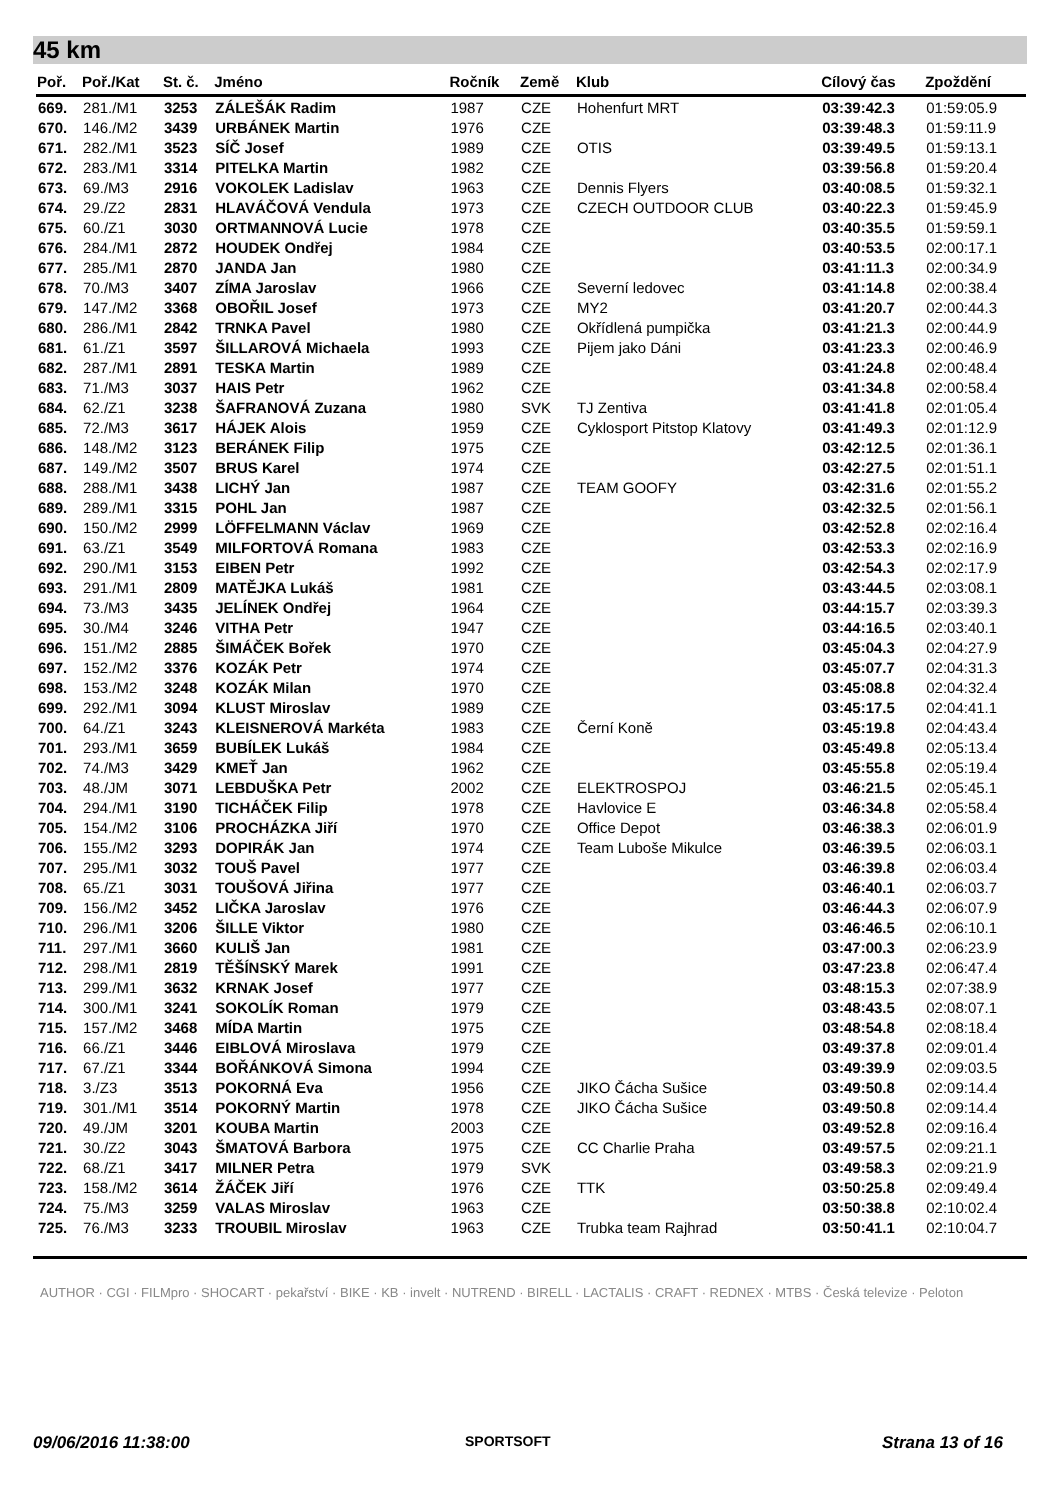45 km
| Poř. | Poř./Kat | St. č. | Jméno | Ročník | Země | Klub | Cílový čas | Zpoždění |
| --- | --- | --- | --- | --- | --- | --- | --- | --- |
| 669. | 281./M1 | 3253 | ZÁLEŠÁK Radim | 1987 | CZE | Hohenfurt MRT | 03:39:42.3 | 01:59:05.9 |
| 670. | 146./M2 | 3439 | URBÁNEK Martin | 1976 | CZE | | 03:39:48.3 | 01:59:11.9 |
| 671. | 282./M1 | 3523 | SÍČ Josef | 1989 | CZE | OTIS | 03:39:49.5 | 01:59:13.1 |
| 672. | 283./M1 | 3314 | PITELKA Martin | 1982 | CZE | | 03:39:56.8 | 01:59:20.4 |
| 673. | 69./M3 | 2916 | VOKOLEK Ladislav | 1963 | CZE | Dennis Flyers | 03:40:08.5 | 01:59:32.1 |
| 674. | 29./Z2 | 2831 | HLAVÁČOVÁ Vendula | 1973 | CZE | CZECH OUTDOOR CLUB | 03:40:22.3 | 01:59:45.9 |
| 675. | 60./Z1 | 3030 | ORTMANNOVÁ Lucie | 1978 | CZE | | 03:40:35.5 | 01:59:59.1 |
| 676. | 284./M1 | 2872 | HOUDEK Ondřej | 1984 | CZE | | 03:40:53.5 | 02:00:17.1 |
| 677. | 285./M1 | 2870 | JANDA Jan | 1980 | CZE | | 03:41:11.3 | 02:00:34.9 |
| 678. | 70./M3 | 3407 | ZÍMA Jaroslav | 1966 | CZE | Severní ledovec | 03:41:14.8 | 02:00:38.4 |
| 679. | 147./M2 | 3368 | OBOŘIL Josef | 1973 | CZE | MY2 | 03:41:20.7 | 02:00:44.3 |
| 680. | 286./M1 | 2842 | TRNKA Pavel | 1980 | CZE | Okřídlená pumpička | 03:41:21.3 | 02:00:44.9 |
| 681. | 61./Z1 | 3597 | ŠILLAROVÁ Michaela | 1993 | CZE | Pijem jako Dáni | 03:41:23.3 | 02:00:46.9 |
| 682. | 287./M1 | 2891 | TESKA Martin | 1989 | CZE | | 03:41:24.8 | 02:00:48.4 |
| 683. | 71./M3 | 3037 | HAIS Petr | 1962 | CZE | | 03:41:34.8 | 02:00:58.4 |
| 684. | 62./Z1 | 3238 | ŠAFRANOVÁ Zuzana | 1980 | SVK | TJ Zentiva | 03:41:41.8 | 02:01:05.4 |
| 685. | 72./M3 | 3617 | HÁJEK Alois | 1959 | CZE | Cyklosport Pitstop Klatovy | 03:41:49.3 | 02:01:12.9 |
| 686. | 148./M2 | 3123 | BERÁNEK Filip | 1975 | CZE | | 03:42:12.5 | 02:01:36.1 |
| 687. | 149./M2 | 3507 | BRUS Karel | 1974 | CZE | | 03:42:27.5 | 02:01:51.1 |
| 688. | 288./M1 | 3438 | LICHÝ Jan | 1987 | CZE | TEAM GOOFY | 03:42:31.6 | 02:01:55.2 |
| 689. | 289./M1 | 3315 | POHL Jan | 1987 | CZE | | 03:42:32.5 | 02:01:56.1 |
| 690. | 150./M2 | 2999 | LÖFFELMANN Václav | 1969 | CZE | | 03:42:52.8 | 02:02:16.4 |
| 691. | 63./Z1 | 3549 | MILFORTOVÁ Romana | 1983 | CZE | | 03:42:53.3 | 02:02:16.9 |
| 692. | 290./M1 | 3153 | EIBEN Petr | 1992 | CZE | | 03:42:54.3 | 02:02:17.9 |
| 693. | 291./M1 | 2809 | MATĚJKA Lukáš | 1981 | CZE | | 03:43:44.5 | 02:03:08.1 |
| 694. | 73./M3 | 3435 | JELÍNEK Ondřej | 1964 | CZE | | 03:44:15.7 | 02:03:39.3 |
| 695. | 30./M4 | 3246 | VITHA Petr | 1947 | CZE | | 03:44:16.5 | 02:03:40.1 |
| 696. | 151./M2 | 2885 | ŠIMÁČEK Bořek | 1970 | CZE | | 03:45:04.3 | 02:04:27.9 |
| 697. | 152./M2 | 3376 | KOZÁK Petr | 1974 | CZE | | 03:45:07.7 | 02:04:31.3 |
| 698. | 153./M2 | 3248 | KOZÁK Milan | 1970 | CZE | | 03:45:08.8 | 02:04:32.4 |
| 699. | 292./M1 | 3094 | KLUST Miroslav | 1989 | CZE | | 03:45:17.5 | 02:04:41.1 |
| 700. | 64./Z1 | 3243 | KLEISNEROVÁ Markéta | 1983 | CZE | Černí Koně | 03:45:19.8 | 02:04:43.4 |
| 701. | 293./M1 | 3659 | BUBÍLEK Lukáš | 1984 | CZE | | 03:45:49.8 | 02:05:13.4 |
| 702. | 74./M3 | 3429 | KMEŤ Jan | 1962 | CZE | | 03:45:55.8 | 02:05:19.4 |
| 703. | 48./JM | 3071 | LEBDUŠKA Petr | 2002 | CZE | ELEKTROSPOJ | 03:46:21.5 | 02:05:45.1 |
| 704. | 294./M1 | 3190 | TICHÁČEK Filip | 1978 | CZE | Havlovice E | 03:46:34.8 | 02:05:58.4 |
| 705. | 154./M2 | 3106 | PROCHÁZKA Jiří | 1970 | CZE | Office Depot | 03:46:38.3 | 02:06:01.9 |
| 706. | 155./M2 | 3293 | DOPIRÁK Jan | 1974 | CZE | Team Luboše Mikulce | 03:46:39.5 | 02:06:03.1 |
| 707. | 295./M1 | 3032 | TOUŠ Pavel | 1977 | CZE | | 03:46:39.8 | 02:06:03.4 |
| 708. | 65./Z1 | 3031 | TOUŠOVÁ Jiřina | 1977 | CZE | | 03:46:40.1 | 02:06:03.7 |
| 709. | 156./M2 | 3452 | LIČKA Jaroslav | 1976 | CZE | | 03:46:44.3 | 02:06:07.9 |
| 710. | 296./M1 | 3206 | ŠILLE Viktor | 1980 | CZE | | 03:46:46.5 | 02:06:10.1 |
| 711. | 297./M1 | 3660 | KULIŠ Jan | 1981 | CZE | | 03:47:00.3 | 02:06:23.9 |
| 712. | 298./M1 | 2819 | TĚŠÍNSKÝ Marek | 1991 | CZE | | 03:47:23.8 | 02:06:47.4 |
| 713. | 299./M1 | 3632 | KRNAK Josef | 1977 | CZE | | 03:48:15.3 | 02:07:38.9 |
| 714. | 300./M1 | 3241 | SOKOLÍK Roman | 1979 | CZE | | 03:48:43.5 | 02:08:07.1 |
| 715. | 157./M2 | 3468 | MÍDA Martin | 1975 | CZE | | 03:48:54.8 | 02:08:18.4 |
| 716. | 66./Z1 | 3446 | EIBLOVÁ Miroslava | 1979 | CZE | | 03:49:37.8 | 02:09:01.4 |
| 717. | 67./Z1 | 3344 | BOŘÁNKOVÁ Simona | 1994 | CZE | | 03:49:39.9 | 02:09:03.5 |
| 718. | 3./Z3 | 3513 | POKORNÁ Eva | 1956 | CZE | JIKO Čácha Sušice | 03:49:50.8 | 02:09:14.4 |
| 719. | 301./M1 | 3514 | POKORNÝ Martin | 1978 | CZE | JIKO Čácha Sušice | 03:49:50.8 | 02:09:14.4 |
| 720. | 49./JM | 3201 | KOUBA Martin | 2003 | CZE | | 03:49:52.8 | 02:09:16.4 |
| 721. | 30./Z2 | 3043 | ŠMATOVÁ Barbora | 1975 | CZE | CC Charlie Praha | 03:49:57.5 | 02:09:21.1 |
| 722. | 68./Z1 | 3417 | MILNER Petra | 1979 | SVK | | 03:49:58.3 | 02:09:21.9 |
| 723. | 158./M2 | 3614 | ŽÁČEK Jiří | 1976 | CZE | TTK | 03:50:25.8 | 02:09:49.4 |
| 724. | 75./M3 | 3259 | VALAS Miroslav | 1963 | CZE | | 03:50:38.8 | 02:10:02.4 |
| 725. | 76./M3 | 3233 | TROUBIL Miroslav | 1963 | CZE | Trubka team Rajhrad | 03:50:41.1 | 02:10:04.7 |
AUTHOR · CGI · FILMpro · SHOCART · pekařství · BIKE · KB · invelt · NUTREND · BIRELL · LACTALIS · CRAFT · REDNEX · MTBS · Česká televize · Peloton
09/06/2016 11:38:00 SPORTSOFT Strana 13 of 16